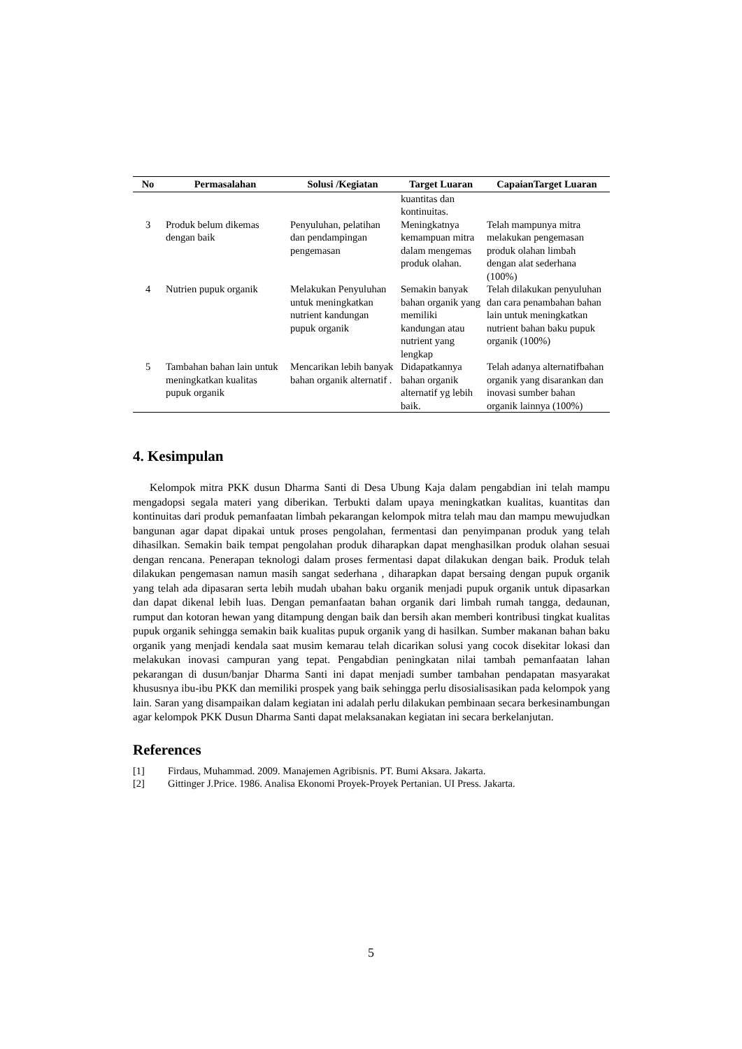| No | Permasalahan | Solusi /Kegiatan | Target Luaran | CapaianTarget Luaran |
| --- | --- | --- | --- | --- |
| | | | kuantitas dan kontinuitas. | |
| 3 | Produk belum dikemas dengan baik | Penyuluhan, pelatihan dan pendampingan pengemasan | Meningkatnya kemampuan mitra dalam mengemas produk olahan. | Telah mampunya mitra melakukan pengemasan produk olahan limbah dengan alat sederhana (100%) |
| 4 | Nutrien pupuk organik | Melakukan Penyuluhan untuk meningkatkan nutrient kandungan pupuk organik | Semakin banyak bahan organik yang memiliki kandungan atau nutrient yang lengkap | Telah dilakukan penyuluhan dan cara penambahan bahan lain untuk meningkatkan nutrient bahan baku pupuk organik (100%) |
| 5 | Tambahan bahan lain untuk meningkatkan kualitas pupuk organik | Mencarikan lebih banyak bahan organik alternatif . | Didapatkannya bahan organik alternatif yg lebih baik. | Telah adanya alternatifbahan organik yang disarankan dan inovasi sumber bahan organik lainnya (100%) |
4. Kesimpulan
Kelompok mitra PKK dusun Dharma Santi di Desa Ubung Kaja dalam pengabdian ini telah mampu mengadopsi segala materi yang diberikan. Terbukti dalam upaya meningkatkan kualitas, kuantitas dan kontinuitas dari produk pemanfaatan limbah pekarangan kelompok mitra telah mau dan mampu mewujudkan bangunan agar dapat dipakai untuk proses pengolahan, fermentasi dan penyimpanan produk yang telah dihasilkan. Semakin baik tempat pengolahan produk diharapkan dapat menghasilkan produk olahan sesuai dengan rencana. Penerapan teknologi dalam proses fermentasi dapat dilakukan dengan baik. Produk telah dilakukan pengemasan namun masih sangat sederhana , diharapkan dapat bersaing dengan pupuk organik yang telah ada dipasaran serta lebih mudah ubahan baku organik menjadi pupuk organik untuk dipasarkan dan dapat dikenal lebih luas. Dengan pemanfaatan bahan organik dari limbah rumah tangga, dedaunan, rumput dan kotoran hewan yang ditampung dengan baik dan bersih akan memberi kontribusi tingkat kualitas pupuk organik sehingga semakin baik kualitas pupuk organik yang di hasilkan. Sumber makanan bahan baku organik yang menjadi kendala saat musim kemarau telah dicarikan solusi yang cocok disekitar lokasi dan melakukan inovasi campuran yang tepat. Pengabdian peningkatan nilai tambah pemanfaatan lahan pekarangan di dusun/banjar Dharma Santi ini dapat menjadi sumber tambahan pendapatan masyarakat khususnya ibu-ibu PKK dan memiliki prospek yang baik sehingga perlu disosialisasikan pada kelompok yang lain. Saran yang disampaikan dalam kegiatan ini adalah perlu dilakukan pembinaan secara berkesinambungan agar kelompok PKK Dusun Dharma Santi dapat melaksanakan kegiatan ini secara berkelanjutan.
References
[1] Firdaus, Muhammad. 2009. Manajemen Agribisnis. PT. Bumi Aksara. Jakarta.
[2] Gittinger J.Price. 1986. Analisa Ekonomi Proyek-Proyek Pertanian. UI Press. Jakarta.
5